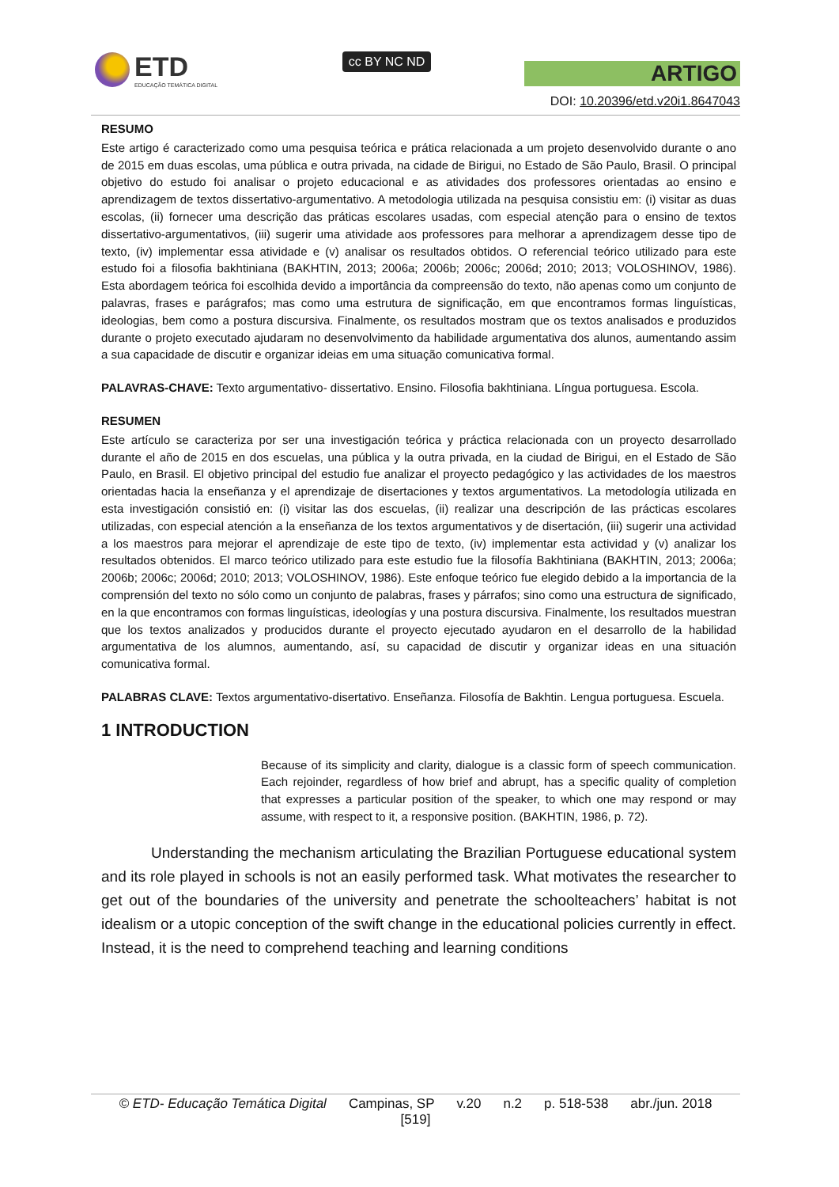ETD
EDUCAÇÃO TEMÁTICA DIGITAL
cc BY NC ND
ARTIGO
DOI: 10.20396/etd.v20i1.8647043
RESUMO
Este artigo é caracterizado como uma pesquisa teórica e prática relacionada a um projeto desenvolvido durante o ano de 2015 em duas escolas, uma pública e outra privada, na cidade de Birigui, no Estado de São Paulo, Brasil. O principal objetivo do estudo foi analisar o projeto educacional e as atividades dos professores orientadas ao ensino e aprendizagem de textos dissertativo-argumentativo. A metodologia utilizada na pesquisa consistiu em: (i) visitar as duas escolas, (ii) fornecer uma descrição das práticas escolares usadas, com especial atenção para o ensino de textos dissertativo-argumentativos, (iii) sugerir uma atividade aos professores para melhorar a aprendizagem desse tipo de texto, (iv) implementar essa atividade e (v) analisar os resultados obtidos. O referencial teórico utilizado para este estudo foi a filosofia bakhtiniana (BAKHTIN, 2013; 2006a; 2006b; 2006c; 2006d; 2010; 2013; VOLOSHINOV, 1986). Esta abordagem teórica foi escolhida devido a importância da compreensão do texto, não apenas como um conjunto de palavras, frases e parágrafos; mas como uma estrutura de significação, em que encontramos formas linguísticas, ideologias, bem como a postura discursiva. Finalmente, os resultados mostram que os textos analisados e produzidos durante o projeto executado ajudaram no desenvolvimento da habilidade argumentativa dos alunos, aumentando assim a sua capacidade de discutir e organizar ideias em uma situação comunicativa formal.
PALAVRAS-CHAVE: Texto argumentativo- dissertativo. Ensino. Filosofia bakhtiniana. Língua portuguesa. Escola.
RESUMEN
Este artículo se caracteriza por ser una investigación teórica y práctica relacionada con un proyecto desarrollado durante el año de 2015 en dos escuelas, una pública y la outra privada, en la ciudad de Birigui, en el Estado de São Paulo, en Brasil. El objetivo principal del estudio fue analizar el proyecto pedagógico y las actividades de los maestros orientadas hacia la enseñanza y el aprendizaje de disertaciones y textos argumentativos. La metodología utilizada en esta investigación consistió en: (i) visitar las dos escuelas, (ii) realizar una descripción de las prácticas escolares utilizadas, con especial atención a la enseñanza de los textos argumentativos y de disertación, (iii) sugerir una actividad a los maestros para mejorar el aprendizaje de este tipo de texto, (iv) implementar esta actividad y (v) analizar los resultados obtenidos. El marco teórico utilizado para este estudio fue la filosofía Bakhtiniana (BAKHTIN, 2013; 2006a; 2006b; 2006c; 2006d; 2010; 2013; VOLOSHINOV, 1986). Este enfoque teórico fue elegido debido a la importancia de la comprensión del texto no sólo como un conjunto de palabras, frases y párrafos; sino como una estructura de significado, en la que encontramos con formas linguísticas, ideologías y una postura discursiva. Finalmente, los resultados muestran que los textos analizados y producidos durante el proyecto ejecutado ayudaron en el desarrollo de la habilidad argumentativa de los alumnos, aumentando, así, su capacidad de discutir y organizar ideas en una situación comunicativa formal.
PALABRAS CLAVE: Textos argumentativo-disertativo. Enseñanza. Filosofía de Bakhtin. Lengua portuguesa. Escuela.
1 INTRODUCTION
Because of its simplicity and clarity, dialogue is a classic form of speech communication. Each rejoinder, regardless of how brief and abrupt, has a specific quality of completion that expresses a particular position of the speaker, to which one may respond or may assume, with respect to it, a responsive position. (BAKHTIN, 1986, p. 72).
Understanding the mechanism articulating the Brazilian Portuguese educational system and its role played in schools is not an easily performed task. What motivates the researcher to get out of the boundaries of the university and penetrate the schoolteachers’ habitat is not idealism or a utopic conception of the swift change in the educational policies currently in effect. Instead, it is the need to comprehend teaching and learning conditions
© ETD- Educação Temática Digital Campinas, SP v.20 n.2 p. 518-538 abr./jun. 2018
[519]